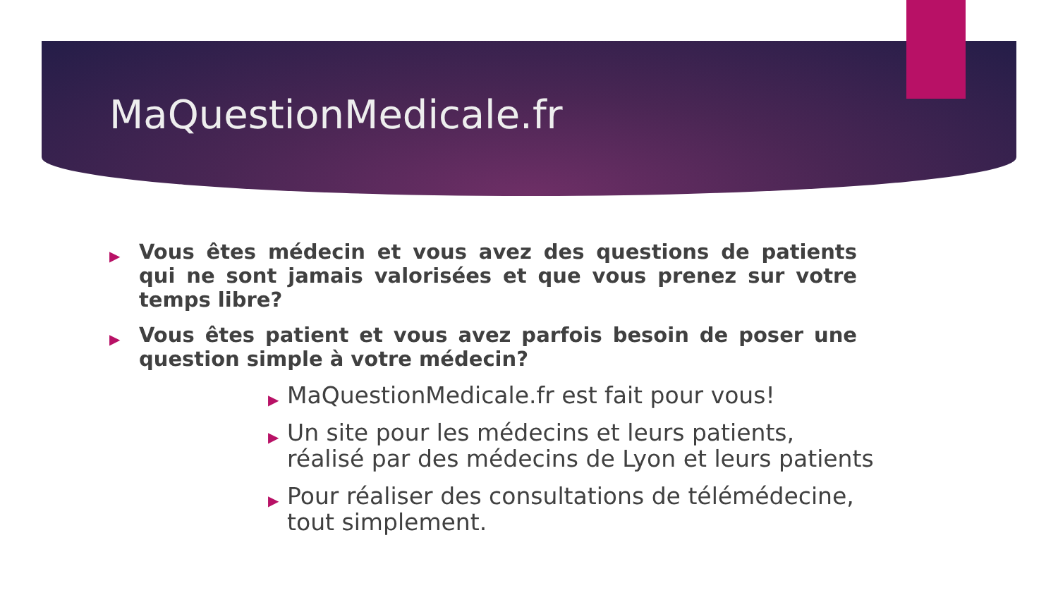MaQuestionMedicale.fr
▶ Vous êtes médecin et vous avez des questions de patients qui ne sont jamais valorisées et que vous prenez sur votre temps libre?
▶ Vous êtes patient et vous avez parfois besoin de poser une question simple à votre médecin?
▶ MaQuestionMedicale.fr est fait pour vous!
▶ Un site pour les médecins et leurs patients, réalisé par des médecins de Lyon et leurs patients
▶ Pour réaliser des consultations de télémédecine, tout simplement.